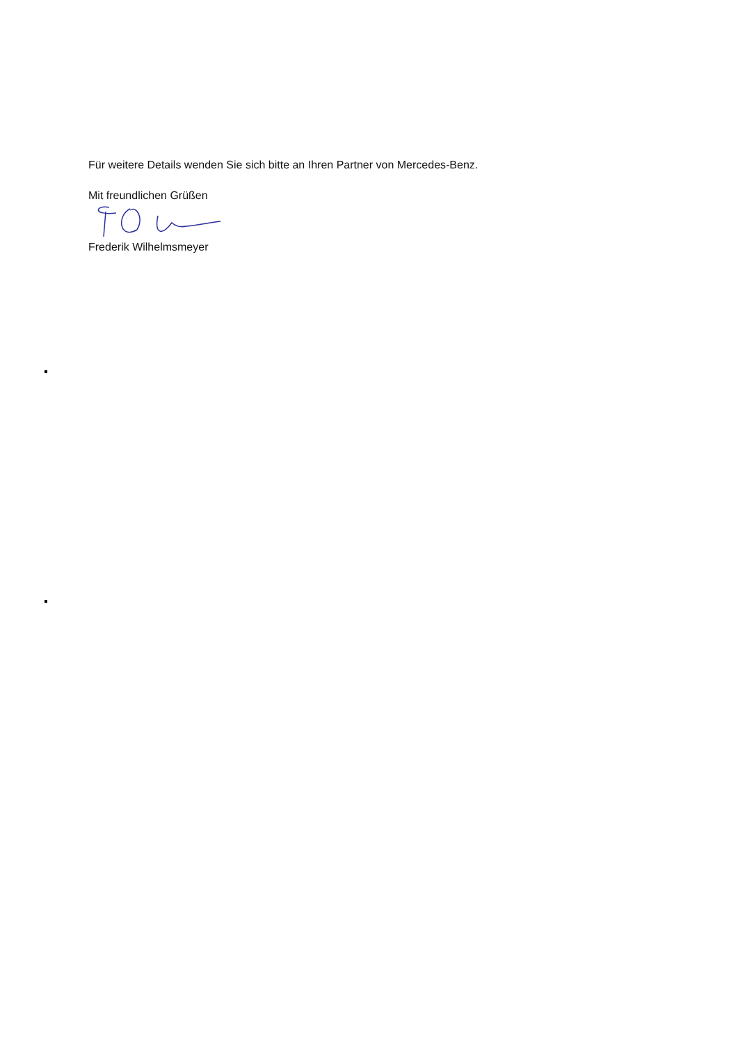Für weitere Details wenden Sie sich bitte an Ihren Partner von Mercedes-Benz.
Mit freundlichen Grüßen
Frederik Wilhelmsmeyer